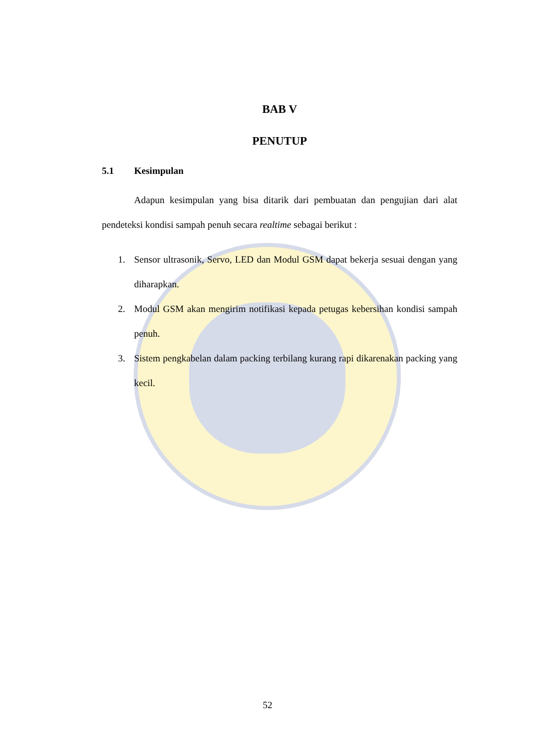BAB V
PENUTUP
5.1 Kesimpulan
Adapun kesimpulan yang bisa ditarik dari pembuatan dan pengujian dari alat pendeteksi kondisi sampah penuh secara realtime sebagai berikut :
1. Sensor ultrasonik, Servo, LED dan Modul GSM dapat bekerja sesuai dengan yang diharapkan.
2. Modul GSM akan mengirim notifikasi kepada petugas kebersihan kondisi sampah penuh.
3. Sistem pengkabelan dalam packing terbilang kurang rapi dikarenakan packing yang kecil.
52